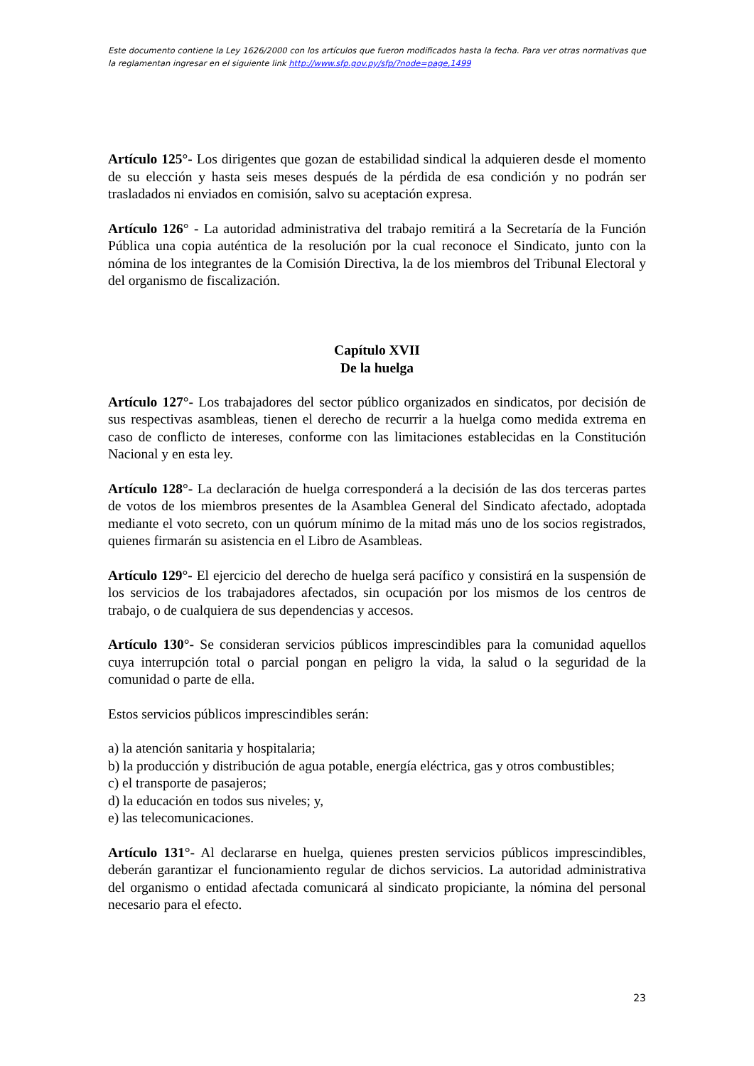Este documento contiene la Ley 1626/2000 con los artículos que fueron modificados hasta la fecha. Para ver otras normativas que la reglamentan ingresar en el siguiente link http://www.sfp.gov.py/sfp/?node=page,1499
Artículo 125°- Los dirigentes que gozan de estabilidad sindical la adquieren desde el momento de su elección y hasta seis meses después de la pérdida de esa condición y no podrán ser trasladados ni enviados en comisión, salvo su aceptación expresa.
Artículo 126° - La autoridad administrativa del trabajo remitirá a la Secretaría de la Función Pública una copia auténtica de la resolución por la cual reconoce el Sindicato, junto con la nómina de los integrantes de la Comisión Directiva, la de los miembros del Tribunal Electoral y del organismo de fiscalización.
Capítulo XVII
De la huelga
Artículo 127°- Los trabajadores del sector público organizados en sindicatos, por decisión de sus respectivas asambleas, tienen el derecho de recurrir a la huelga como medida extrema en caso de conflicto de intereses, conforme con las limitaciones establecidas en la Constitución Nacional y en esta ley.
Artículo 128°- La declaración de huelga corresponderá a la decisión de las dos terceras partes de votos de los miembros presentes de la Asamblea General del Sindicato afectado, adoptada mediante el voto secreto, con un quórum mínimo de la mitad más uno de los socios registrados, quienes firmarán su asistencia en el Libro de Asambleas.
Artículo 129°- El ejercicio del derecho de huelga será pacífico y consistirá en la suspensión de los servicios de los trabajadores afectados, sin ocupación por los mismos de los centros de trabajo, o de cualquiera de sus dependencias y accesos.
Artículo 130°- Se consideran servicios públicos imprescindibles para la comunidad aquellos cuya interrupción total o parcial pongan en peligro la vida, la salud o la seguridad de la comunidad o parte de ella.
Estos servicios públicos imprescindibles serán:
a) la atención sanitaria y hospitalaria;
b) la producción y distribución de agua potable, energía eléctrica, gas y otros combustibles;
c) el transporte de pasajeros;
d) la educación en todos sus niveles; y,
e) las telecomunicaciones.
Artículo 131°- Al declararse en huelga, quienes presten servicios públicos imprescindibles, deberán garantizar el funcionamiento regular de dichos servicios. La autoridad administrativa del organismo o entidad afectada comunicará al sindicato propiciante, la nómina del personal necesario para el efecto.
23